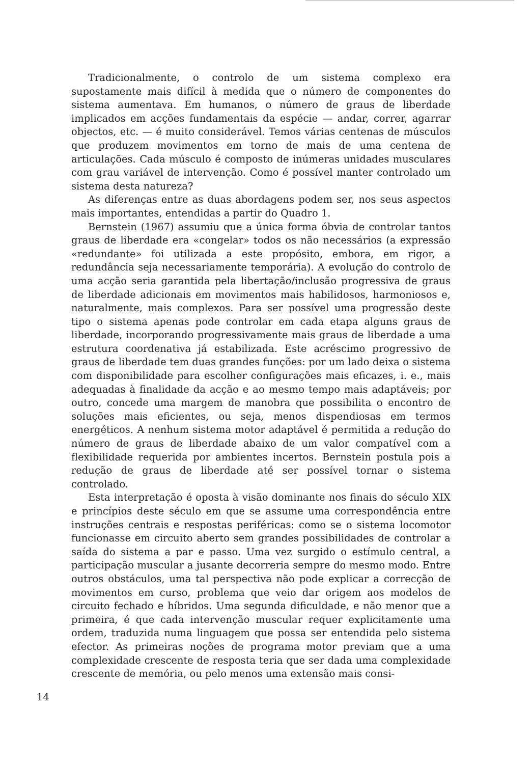Tradicionalmente, o controlo de um sistema complexo era supostamente mais difícil à medida que o número de componentes do sistema aumentava. Em humanos, o número de graus de liberdade implicados em acções fundamentais da espécie — andar, correr, agarrar objectos, etc. — é muito considerável. Temos várias centenas de músculos que produzem movimentos em torno de mais de uma centena de articulações. Cada músculo é composto de inúmeras unidades musculares com grau variável de intervenção. Como é possível manter controlado um sistema desta natureza?
As diferenças entre as duas abordagens podem ser, nos seus aspectos mais importantes, entendidas a partir do Quadro 1.
Bernstein (1967) assumiu que a única forma óbvia de controlar tantos graus de liberdade era «congelar» todos os não necessários (a expressão «redundante» foi utilizada a este propósito, embora, em rigor, a redundância seja necessariamente temporária). A evolução do controlo de uma acção seria garantida pela libertação/inclusão progressiva de graus de liberdade adicionais em movimentos mais habilidosos, harmoniosos e, naturalmente, mais complexos. Para ser possível uma progressão deste tipo o sistema apenas pode controlar em cada etapa alguns graus de liberdade, incorporando progressivamente mais graus de liberdade a uma estrutura coordenativa já estabilizada. Este acréscimo progressivo de graus de liberdade tem duas grandes funções: por um lado deixa o sistema com disponibilidade para escolher configurações mais eficazes, i. e., mais adequadas à finalidade da acção e ao mesmo tempo mais adaptáveis; por outro, concede uma margem de manobra que possibilita o encontro de soluções mais eficientes, ou seja, menos dispendiosas em termos energéticos. A nenhum sistema motor adaptável é permitida a redução do número de graus de liberdade abaixo de um valor compatível com a flexibilidade requerida por ambientes incertos. Bernstein postula pois a redução de graus de liberdade até ser possível tornar o sistema controlado.
Esta interpretação é oposta à visão dominante nos finais do século XIX e princípios deste século em que se assume uma correspondência entre instruções centrais e respostas periféricas: como se o sistema locomotor funcionasse em circuito aberto sem grandes possibilidades de controlar a saída do sistema a par e passo. Uma vez surgido o estímulo central, a participação muscular a jusante decorreria sempre do mesmo modo. Entre outros obstáculos, uma tal perspectiva não pode explicar a correcção de movimentos em curso, problema que veio dar origem aos modelos de circuito fechado e híbridos. Uma segunda dificuldade, e não menor que a primeira, é que cada intervenção muscular requer explicitamente uma ordem, traduzida numa linguagem que possa ser entendida pelo sistema efector. As primeiras noções de programa motor previam que a uma complexidade crescente de resposta teria que ser dada uma complexidade crescente de memória, ou pelo menos uma extensão mais consi-
14